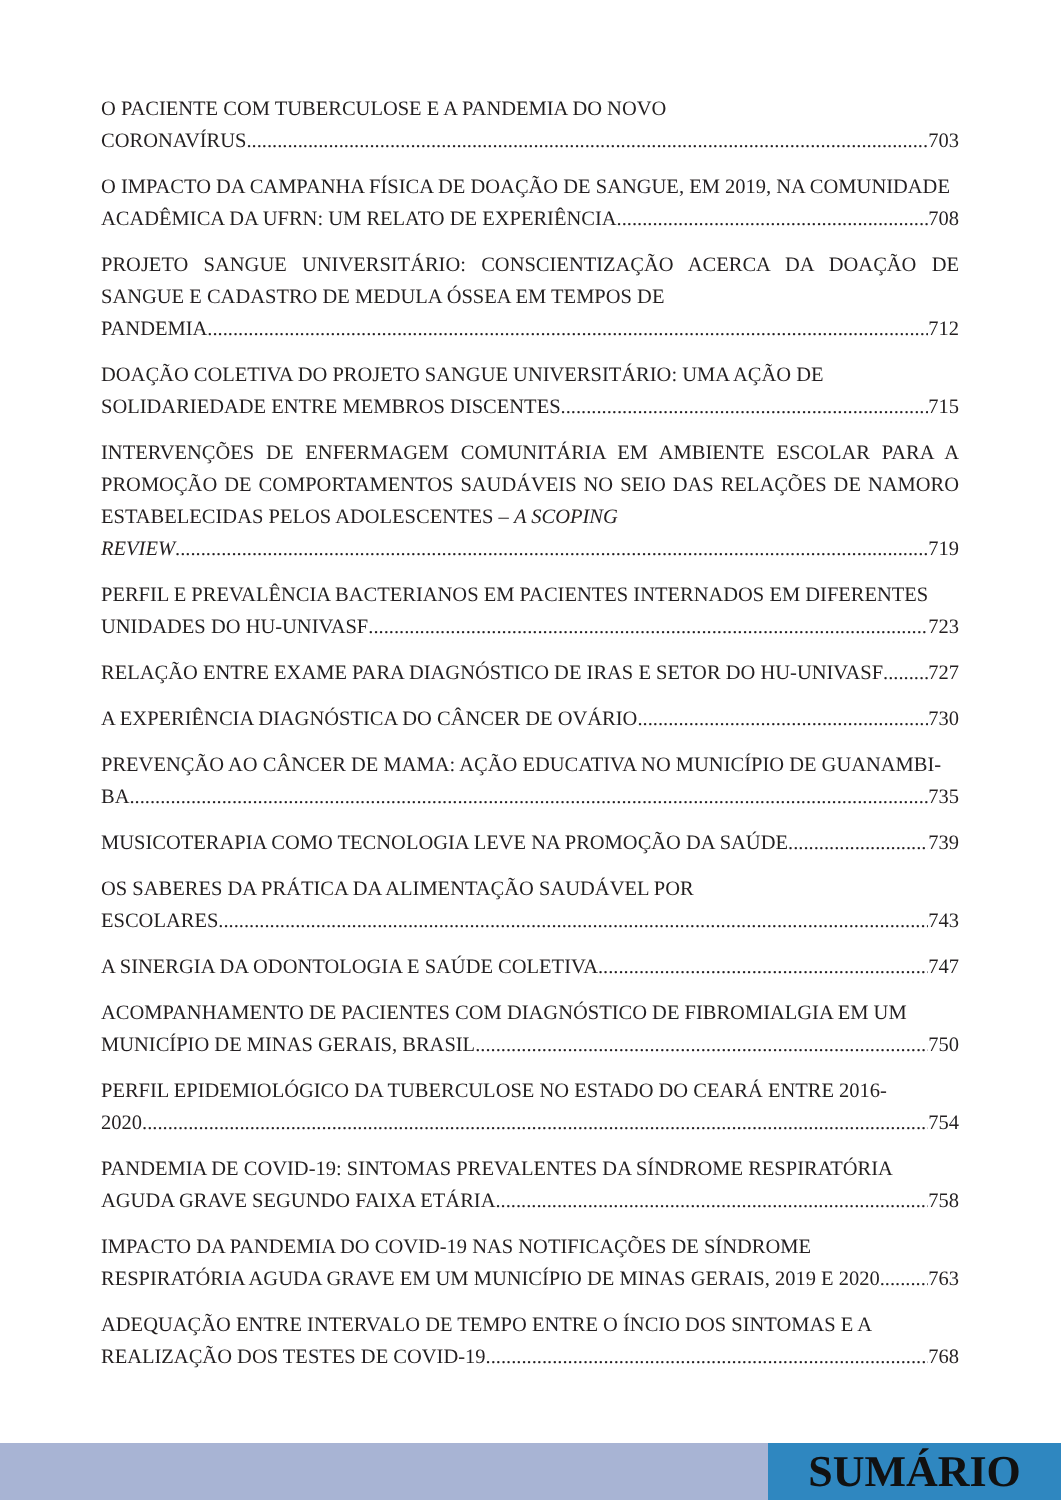O PACIENTE COM TUBERCULOSE E A PANDEMIA DO NOVO
CORONAVÍRUS 703
O IMPACTO DA CAMPANHA FÍSICA DE DOAÇÃO DE SANGUE, EM 2019, NA COMUNIDADE
ACADÊMICA DA UFRN: UM RELATO DE EXPERIÊNCIA 708
PROJETO SANGUE UNIVERSITÁRIO: CONSCIENTIZAÇÃO ACERCA DA DOAÇÃO DE SANGUE E CADASTRO DE MEDULA ÓSSEA EM TEMPOS DE
PANDEMIA 712
DOAÇÃO COLETIVA DO PROJETO SANGUE UNIVERSITÁRIO: UMA AÇÃO DE
SOLIDARIEDADE ENTRE MEMBROS DISCENTES 715
INTERVENÇÕES DE ENFERMAGEM COMUNITÁRIA EM AMBIENTE ESCOLAR PARA A PROMOÇÃO DE COMPORTAMENTOS SAUDÁVEIS NO SEIO DAS RELAÇÕES DE NAMORO ESTABELECIDAS PELOS ADOLESCENTES – A SCOPING
REVIEW 719
PERFIL E PREVALÊNCIA BACTERIANOS EM PACIENTES INTERNADOS EM DIFERENTES
UNIDADES DO HU-UNIVASF 723
RELAÇÃO ENTRE EXAME PARA DIAGNÓSTICO DE IRAS E SETOR DO HU-UNIVASF 727
A EXPERIÊNCIA DIAGNÓSTICA DO CÂNCER DE OVÁRIO 730
PREVENÇÃO AO CÂNCER DE MAMA: AÇÃO EDUCATIVA NO MUNICÍPIO DE GUANAMBI-
BA 735
MUSICOTERAPIA COMO TECNOLOGIA LEVE NA PROMOÇÃO DA SAÚDE 739
OS SABERES DA PRÁTICA DA ALIMENTAÇÃO SAUDÁVEL POR
ESCOLARES 743
A SINERGIA DA ODONTOLOGIA E SAÚDE COLETIVA 747
ACOMPANHAMENTO DE PACIENTES COM DIAGNÓSTICO DE FIBROMIALGIA EM UM
MUNICÍPIO DE MINAS GERAIS, BRASIL 750
PERFIL EPIDEMIOLÓGICO DA TUBERCULOSE NO ESTADO DO CEARÁ ENTRE 2016-
2020 754
PANDEMIA DE COVID-19: SINTOMAS PREVALENTES DA SÍNDROME RESPIRATÓRIA
AGUDA GRAVE SEGUNDO FAIXA ETÁRIA 758
IMPACTO DA PANDEMIA DO COVID-19 NAS NOTIFICAÇÕES DE SÍNDROME
RESPIRATÓRIA AGUDA GRAVE EM UM MUNICÍPIO DE MINAS GERAIS, 2019 E 2020 763
ADEQUAÇÃO ENTRE INTERVALO DE TEMPO ENTRE O ÍNCIO DOS SINTOMAS E A
REALIZAÇÃO DOS TESTES DE COVID-19 768
SUMÁRIO